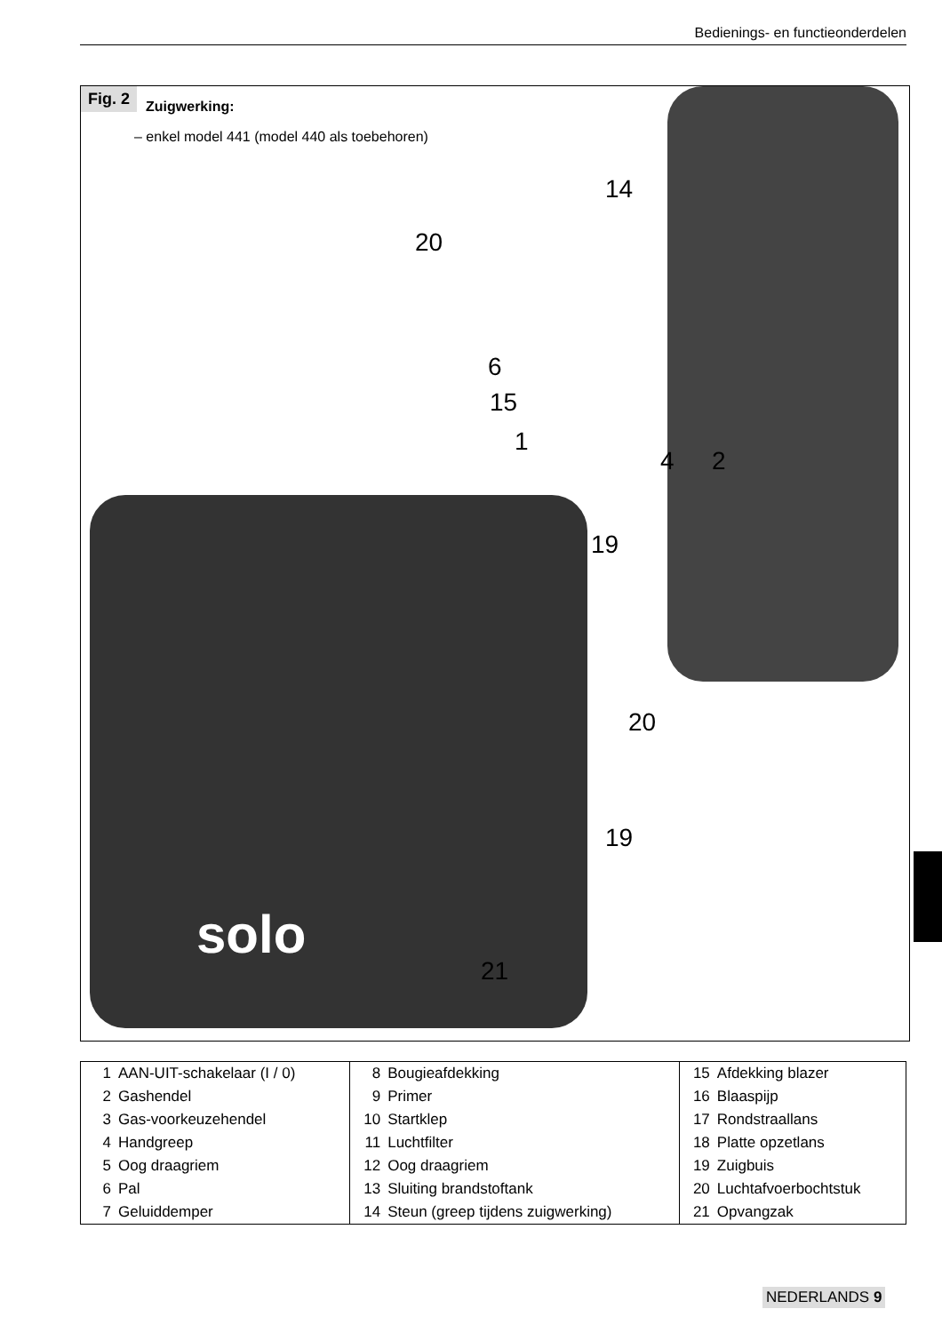Bedienings- en functieonderdelen
Fig. 2 Zuigwerking:
– enkel model 441 (model 440 als toebehoren)
14
20
6
15
1
4 2
19
20
19
21
solo
| 1 | AAN-UIT-schakelaar (I / 0) | 8 | Bougieafdekking | 15 | Afdekking blazer |
| 2 | Gashendel | 9 | Primer | 16 | Blaaspijp |
| 3 | Gas-voorkeuzehendel | 10 | Startklep | 17 | Rondstraallans |
| 4 | Handgreep | 11 | Luchtfilter | 18 | Platte opzetlans |
| 5 | Oog draagriem | 12 | Oog draagriem | 19 | Zuigbuis |
| 6 | Pal | 13 | Sluiting brandstoftank | 20 | Luchtafvoerbochtstuk |
| 7 | Geluiddemper | 14 | Steun (greep tijdens zuigwerking) | 21 | Opvangzak |
NEDERLANDS 9